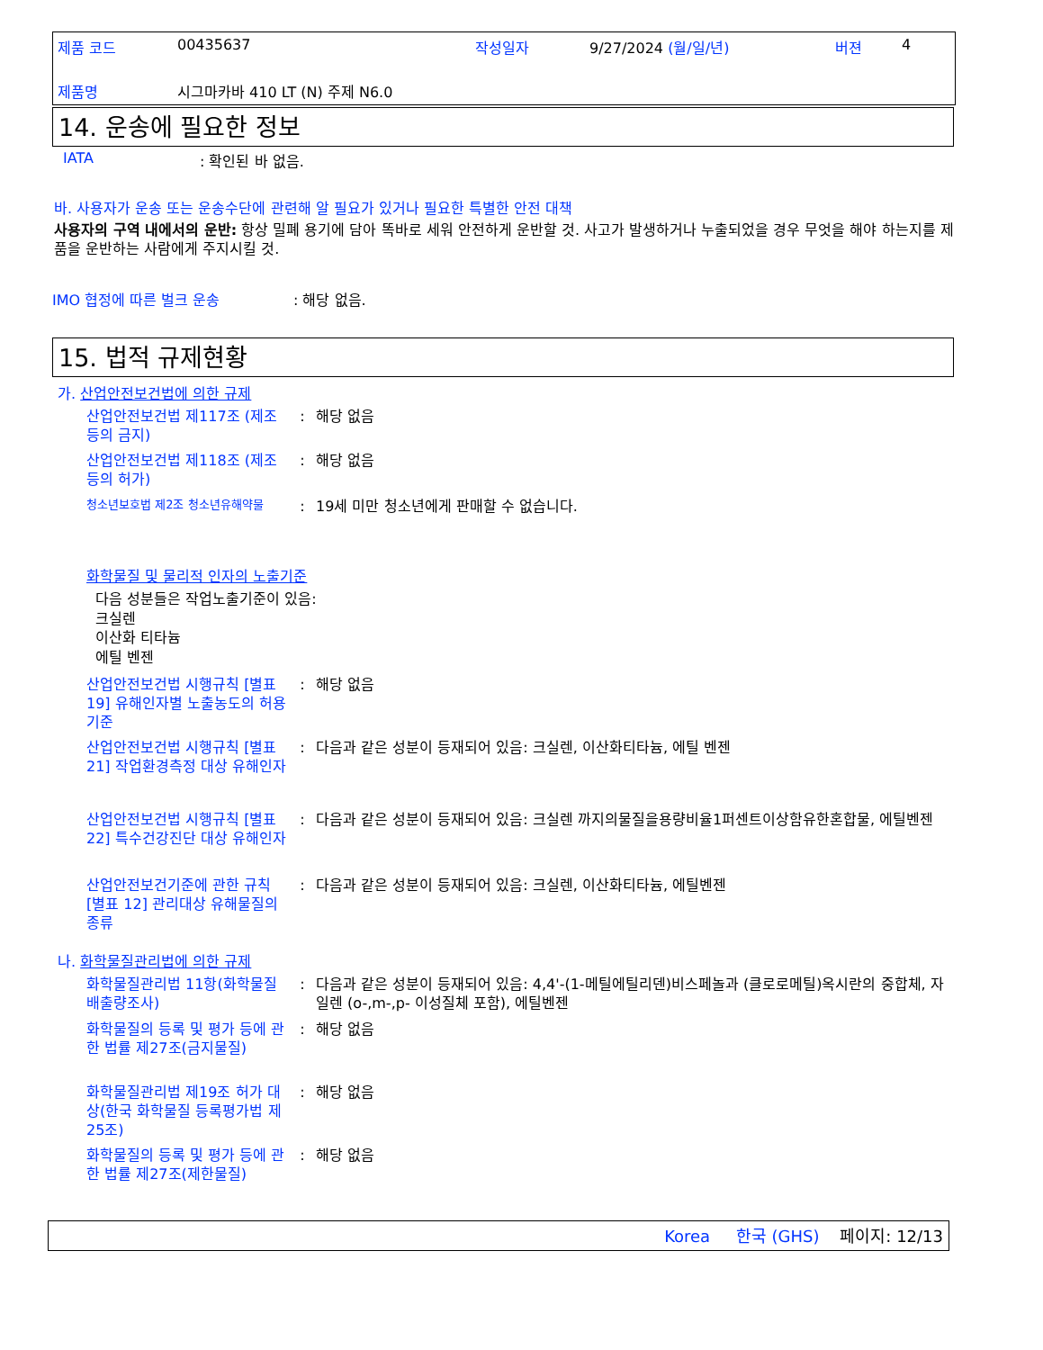제품 코드 00435637 작성일자 9/27/2024 (월/일/년) 버젼 4
제품명 시그마카바 410 LT (N) 주제 N6.0
14. 운송에 필요한 정보
IATA : 확인된 바 없음.
바. 사용자가 운송 또는 운송수단에 관련해 알 필요가 있거나 필요한 특별한 안전 대책
사용자의 구역 내에서의 운반: 항상 밀폐 용기에 담아 똑바로 세워 안전하게 운반할 것. 사고가 발생하거나 누출되었을 경우 무엇을 해야 하는지를 제품을 운반하는 사람에게 주지시킬 것.
IMO 협정에 따른 벌크 운송 : 해당 없음.
15. 법적 규제현황
가. 산업안전보건법에 의한 규제
산업안전보건법 제117조 (제조 등의 금지)
: 해당 없음
산업안전보건법 제118조 (제조 등의 허가)
: 해당 없음
청소년보호법 제2조 청소년유해약물
: 19세 미만 청소년에게 판매할 수 없습니다.
화학물질 및 물리적 인자의 노출기준
다음 성분들은 작업노출기준이 있음:
크실렌
이산화 티타늄
에틸 벤젠
산업안전보건법 시행규칙 [별표 19] 유해인자별 노출농도의 허용기준
: 해당 없음
산업안전보건법 시행규칙 [별표 21] 작업환경측정 대상 유해인자
: 다음과 같은 성분이 등재되어 있음: 크실렌, 이산화티타늄, 에틸 벤젠
산업안전보건법 시행규칙 [별표 22] 특수건강진단 대상 유해인자
: 다음과 같은 성분이 등재되어 있음: 크실렌 까지의물질을용량비율1퍼센트이상함유한혼합물, 에틸벤젠
산업안전보건기준에 관한 규칙 [별표 12] 관리대상 유해물질의 종류
: 다음과 같은 성분이 등재되어 있음: 크실렌, 이산화티타늄, 에틸벤젠
나. 화학물질관리법에 의한 규제
화학물질관리법 11항(화학물질 배출량조사)
: 다음과 같은 성분이 등재되어 있음: 4,4'-(1-메틸에틸리덴)비스페놀과 (클로로메틸)옥시란의 중합체, 자일렌 (o-,m-,p- 이성질체 포함), 에틸벤젠
화학물질의 등록 및 평가 등에 관한 법률 제27조(금지물질)
: 해당 없음
화학물질관리법 제19조 허가 대상(한국 화학물질 등록평가법 제25조)
: 해당 없음
화학물질의 등록 및 평가 등에 관한 법률 제27조(제한물질)
: 해당 없음
Korea 한국 (GHS) 페이지: 12/13